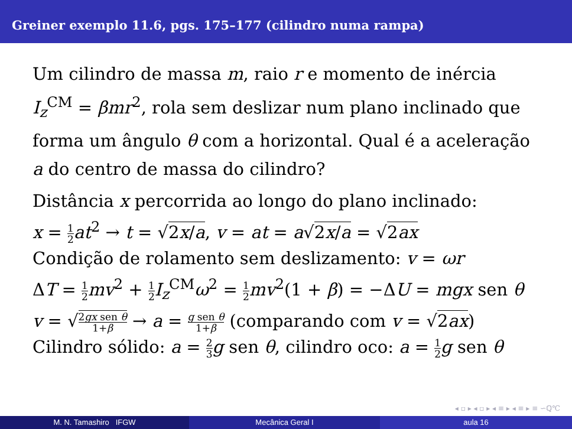Greiner exemplo 11.6, pgs. 175–177 (cilindro numa rampa)
Um cilindro de massa m, raio r e momento de inércia I<sub>z</sub><sup>CM</sup> = βmr<sup>2</sup>, rola sem deslizar num plano inclinado que forma um ângulo θ com a horizontal. Qual é a aceleração a do centro de massa do cilindro?
Distância x percorrida ao longo do plano inclinado:
x = 1 2 at<sup>2</sup> → t = √2x/a, v = at = a√2x/a = √2ax
Condição de rolamento sem deslizamento: v = ωr
ΔT = 1 2 mv<sup>2</sup> + 1 2 I<sub>z</sub><sup>CM</sup>ω<sup>2</sup> = 1 2 mv<sup>2</sup>(1 + β) = −ΔU = mgx sen θ
v = √2gx sen θ 1+β → a = g sen θ 1+β (comparando com v = √2ax)
Cilindro sólido: a = 2 3 g sen θ, cilindro oco: a = 1 2 g sen θ
◂ ▫ ▸ ◂ ▫ ▸ ◂ ≡ ▸ ◂ ≡ ▸ ≡ ∽ℚ℃
M. N. Tamashiro IFGW Mecânica Geral I aula 16